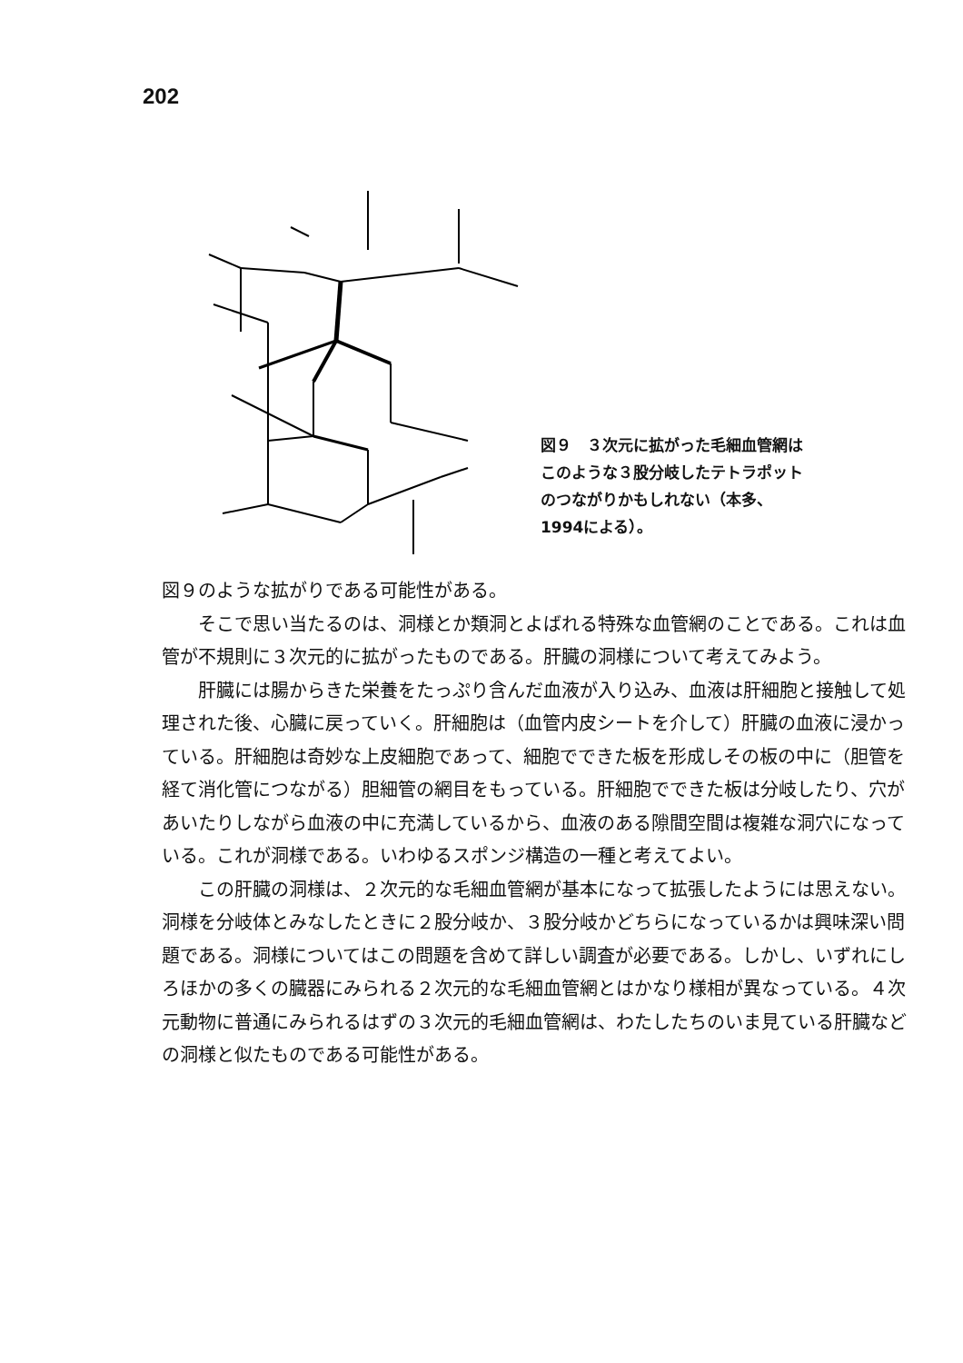202
図９　３次元に拡がった毛細血管網は
このような３股分岐したテトラポット
のつながりかもしれない（本多、
1994による）。
図９のような拡がりである可能性がある。
そこで思い当たるのは、洞様とか類洞とよばれる特殊な血管網のことである。これは血管が不規則に３次元的に拡がったものである。肝臓の洞様について考えてみよう。
肝臓には腸からきた栄養をたっぷり含んだ血液が入り込み、血液は肝細胞と接触して処理された後、心臓に戻っていく。肝細胞は（血管内皮シートを介して）肝臓の血液に浸かっている。肝細胞は奇妙な上皮細胞であって、細胞でできた板を形成しその板の中に（胆管を経て消化管につながる）胆細管の網目をもっている。肝細胞でできた板は分岐したり、穴があいたりしながら血液の中に充満しているから、血液のある隙間空間は複雑な洞穴になっている。これが洞様である。いわゆるスポンジ構造の一種と考えてよい。
この肝臓の洞様は、２次元的な毛細血管網が基本になって拡張したようには思えない。洞様を分岐体とみなしたときに２股分岐か、３股分岐かどちらになっているかは興味深い問題である。洞様についてはこの問題を含めて詳しい調査が必要である。しかし、いずれにしろほかの多くの臓器にみられる２次元的な毛細血管網とはかなり様相が異なっている。４次元動物に普通にみられるはずの３次元的毛細血管網は、わたしたちのいま見ている肝臓などの洞様と似たものである可能性がある。